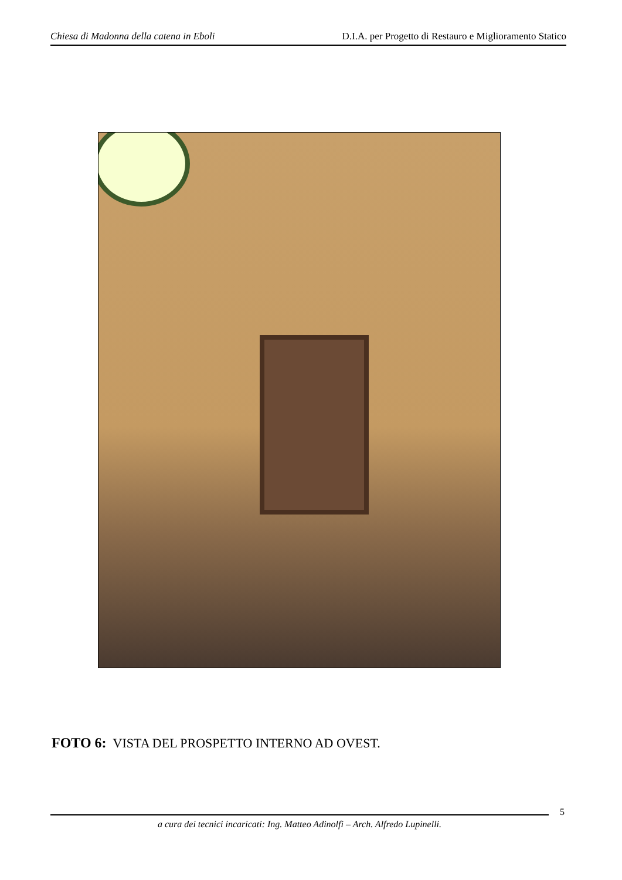Chiesa di Madonna della catena in Eboli D.I.A. per Progetto di Restauro e Miglioramento Statico
FOTO 6: VISTA DEL PROSPETTO INTERNO AD OVEST.
5
a cura dei tecnici incaricati: Ing. Matteo Adinolfi – Arch. Alfredo Lupinelli.